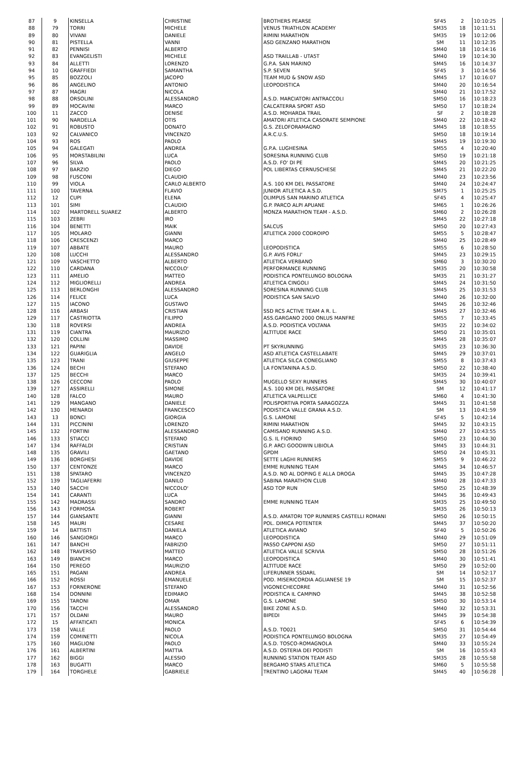| 87 | 9 | KINSELLA | CHRISTINE | BROTHERS PEARSE | SF45 | 2 | 10:10:25 |
| 88 | 79 | TORRI | MICHELE | VENUS TRIATHLON ACADEMY | SM35 | 18 | 10:11:51 |
| 89 | 80 | VIVANI | DANIELE | RIMINI MARATHON | SM35 | 19 | 10:12:06 |
| 90 | 81 | PISTELLA | VANNI | ASD GENZANO MARATHON | SM | 11 | 10:12:35 |
| 91 | 82 | PENNISI | ALBERTO | | SM40 | 18 | 10:14:16 |
| 92 | 83 | EVANGELISTI | MICHELE | ASD TRAILLAB - UTA5T | SM40 | 19 | 10:14:30 |
| 93 | 84 | ALLETTI | LORENZO | G.P.A. SAN MARINO | SM45 | 16 | 10:14:37 |
| 94 | 10 | GRAFFIEDI | SAMANTHA | S.P. SEVEN | SF45 | 3 | 10:14:56 |
| 95 | 85 | BOZZOLI | JACOPO | TEAM MUD & SNOW ASD | SM45 | 17 | 10:16:07 |
| 96 | 86 | ANGELINO | ANTONIO | LEOPODISTICA | SM40 | 20 | 10:16:54 |
| 97 | 87 | MAGRI | NICOLA | | SM40 | 21 | 10:17:52 |
| 98 | 88 | ORSOLINI | ALESSANDRO | A.S.D. MARCIATORI ANTRACCOLI | SM50 | 16 | 10:18:23 |
| 99 | 89 | MOCAVINI | MARCO | CALCATERRA SPORT ASD | SM50 | 17 | 10:18:24 |
| 100 | 11 | ZACCO | DENISE | A.S.D. MOHARDA TRAIL | SF | 2 | 10:18:28 |
| 101 | 90 | NARDELLA | OTIS | AMATORI ATLETICA CASORATE SEMPIONE | SM40 | 22 | 10:18:42 |
| 102 | 91 | ROBUSTO | DONATO | G.S. ZELOFORAMAGNO | SM45 | 18 | 10:18:55 |
| 103 | 92 | CALVANICO | VINCENZO | A.R.C.U.S. | SM50 | 18 | 10:19:14 |
| 104 | 93 | ROS | PAOLO | | SM45 | 19 | 10:19:30 |
| 105 | 94 | GALEGATI | ANDREA | G.P.A. LUGHESINA | SM55 | 4 | 10:20:40 |
| 106 | 95 | MORSTABILINI | LUCA | SORESINA RUNNING CLUB | SM50 | 19 | 10:21:18 |
| 107 | 96 | SILVA | PAOLO | A.S.D. FO' DI PE | SM45 | 20 | 10:21:25 |
| 108 | 97 | BARZIO | DIEGO | POL LIBERTAS CERNUSCHESE | SM45 | 21 | 10:22:20 |
| 109 | 98 | FUSCONI | CLAUDIO | | SM40 | 23 | 10:23:56 |
| 110 | 99 | VIOLA | CARLO ALBERTO | A.S. 100 KM DEL PASSATORE | SM40 | 24 | 10:24:47 |
| 111 | 100 | TAVERNA | FLAVIO | JUNIOR ATLETICA A.S.D. | SM75 | 1 | 10:25:25 |
| 112 | 12 | CUPI | ELENA | OLIMPUS SAN MARINO ATLETICA | SF45 | 4 | 10:25:47 |
| 113 | 101 | SIMI | CLAUDIO | G.P. PARCO ALPI APUANE | SM65 | 1 | 10:26:26 |
| 114 | 102 | MARTORELL SUAREZ | ALBERTO | MONZA MARATHON TEAM - A.S.D. | SM60 | 2 | 10:26:28 |
| 115 | 103 | ZEBRI | IRO | | SM45 | 22 | 10:27:18 |
| 116 | 104 | BENETTI | MAIK | SALCUS | SM50 | 20 | 10:27:43 |
| 117 | 105 | MOLARO | GIANNI | ATLETICA 2000 CODROIPO | SM55 | 5 | 10:28:47 |
| 118 | 106 | CRESCENZI | MARCO | | SM40 | 25 | 10:28:49 |
| 119 | 107 | ABBATE | MAURO | LEOPODISTICA | SM55 | 6 | 10:28:50 |
| 120 | 108 | LUCCHI | ALESSANDRO | G.P. AVIS FORLI' | SM45 | 23 | 10:29:15 |
| 121 | 109 | VASCHETTO | ALBERTO | ATLETICA VERBANO | SM60 | 3 | 10:30:20 |
| 122 | 110 | CARDANA | NICCOLO' | PERFORMANCE RUNNING | SM35 | 20 | 10:30:58 |
| 123 | 111 | AMELIO | MATTEO | PODISTICA PONTELUNGO BOLOGNA | SM35 | 21 | 10:31:27 |
| 124 | 112 | MIGLIORELLI | ANDREA | ATLETICA CINGOLI | SM45 | 24 | 10:31:50 |
| 125 | 113 | BERLONGHI | ALESSANDRO | SORESINA RUNNING CLUB | SM45 | 25 | 10:31:53 |
| 126 | 114 | FELICE | LUCA | PODISTICA SAN SALVO | SM40 | 26 | 10:32:00 |
| 127 | 115 | IACONO | GUSTAVO | | SM45 | 26 | 10:32:46 |
| 128 | 116 | ARBASI | CRISTIAN | SSD RCS ACTIVE TEAM A R. L. | SM45 | 27 | 10:32:46 |
| 129 | 117 | CASTRIOTTA | FILIPPO | ASS.GARGANO 2000 ONLUS MANFRE | SM55 | 7 | 10:33:45 |
| 130 | 118 | ROVERSI | ANDREA | A.S.D. PODISTICA VOLTANA | SM35 | 22 | 10:34:02 |
| 131 | 119 | CIANTRA | MAURIZIO | ALTITUDE RACE | SM50 | 21 | 10:35:01 |
| 132 | 120 | COLLINI | MASSIMO | | SM45 | 28 | 10:35:07 |
| 133 | 121 | PAPINI | DAVIDE | PT SKYRUNNING | SM35 | 23 | 10:36:30 |
| 134 | 122 | GUARIGLIA | ANGELO | ASD ATLETICA CASTELLABATE | SM45 | 29 | 10:37:01 |
| 135 | 123 | TRANI | GIUSEPPE | ATLETICA SILCA CONEGLIANO | SM55 | 8 | 10:37:43 |
| 136 | 124 | BECHI | STEFANO | LA FONTANINA A.S.D. | SM50 | 22 | 10:38:40 |
| 137 | 125 | BECCHI | MARCO | | SM35 | 24 | 10:39:41 |
| 138 | 126 | CECCONI | PAOLO | MUGELLO SEXY RUNNERS | SM45 | 30 | 10:40:07 |
| 139 | 127 | ASSIRELLI | SIMONE | A.S. 100 KM DEL PASSATORE | SM | 12 | 10:41:17 |
| 140 | 128 | FALCO | MAURO | ATLETICA VALPELLICE | SM60 | 4 | 10:41:30 |
| 141 | 129 | MANGANO | DANIELE | POLISPORTIVA PORTA SARAGOZZA | SM45 | 31 | 10:41:58 |
| 142 | 130 | MENARDI | FRANCESCO | PODISTICA VALLE GRANA A.S.D. | SM | 13 | 10:41:59 |
| 143 | 13 | BONCI | GIORGIA | G.S. LAMONE | SF45 | 5 | 10:42:14 |
| 144 | 131 | PICCININI | LORENZO | RIMINI MARATHON | SM45 | 32 | 10:43:15 |
| 145 | 132 | FORTINI | ALESSANDRO | CAMISANO RUNNING A.S.D. | SM40 | 27 | 10:43:55 |
| 146 | 133 | STIACCI | STEFANO | G.S. IL FIORINO | SM50 | 23 | 10:44:30 |
| 147 | 134 | RAFFALDI | CRISTIAN | G.P. ARCI GOODWIN LIBIOLA | SM45 | 33 | 10:44:31 |
| 148 | 135 | GRAVILI | GAETANO | GPDM | SM50 | 24 | 10:45:31 |
| 149 | 136 | BORGHESI | DAVIDE | SETTE LAGHI RUNNERS | SM55 | 9 | 10:46:22 |
| 150 | 137 | CENTONZE | MARCO | EMME RUNNING TEAM | SM45 | 34 | 10:46:57 |
| 151 | 138 | SPATARO | VINCENZO | A.S.D. NO AL DOPING E ALLA DROGA | SM45 | 35 | 10:47:28 |
| 152 | 139 | TAGLIAFERRI | DANILO | SABINA MARATHON CLUB | SM40 | 28 | 10:47:33 |
| 153 | 140 | SACCHI | NICCOLO' | ASD TOP RUN | SM50 | 25 | 10:48:39 |
| 154 | 141 | CARANTI | LUCA | | SM45 | 36 | 10:49:43 |
| 155 | 142 | MADRASSI | SANDRO | EMME RUNNING TEAM | SM35 | 25 | 10:49:50 |
| 156 | 143 | FORMOSA | ROBERT | | SM35 | 26 | 10:50:13 |
| 157 | 144 | GIANSANTE | GIANNI | A.S.D. AMATORI TOP RUNNERS CASTELLI ROMANI | SM50 | 26 | 10:50:15 |
| 158 | 145 | MAURI | CESARE | POL. DIMICA POTENTER | SM45 | 37 | 10:50:20 |
| 159 | 14 | BATTISTI | DANIELA | ATLETICA AVIANO | SF40 | 5 | 10:50:26 |
| 160 | 146 | SANGIORGI | MARCO | LEOPODISTICA | SM40 | 29 | 10:51:09 |
| 161 | 147 | BANCHI | FABRIZIO | PASSO CAPPONI ASD | SM50 | 27 | 10:51:11 |
| 162 | 148 | TRAVERSO | MATTEO | ATLETICA VALLE SCRIVIA | SM50 | 28 | 10:51:26 |
| 163 | 149 | BIANCHI | MARCO | LEOPODISTICA | SM40 | 30 | 10:51:41 |
| 164 | 150 | PEREGO | MAURIZIO | ALTITUDE RACE | SM50 | 29 | 10:52:00 |
| 165 | 151 | PAGANI | ANDREA | LIFERUNNER SSDARL | SM | 14 | 10:52:17 |
| 166 | 152 | ROSSI | EMANUELE | POD. MISERICORDIA AGLIANESE 19 | SM | 15 | 10:52:37 |
| 167 | 153 | FORNERONE | STEFANO | VIGONECHECORRE | SM40 | 31 | 10:52:56 |
| 168 | 154 | DONNINI | EDIMARO | PODISTICA IL CAMPINO | SM45 | 38 | 10:52:58 |
| 169 | 155 | TARONI | OMAR | G.S. LAMONE | SM50 | 30 | 10:53:14 |
| 170 | 156 | TACCHI | ALESSANDRO | BIKE ZONE A.S.D. | SM40 | 32 | 10:53:31 |
| 171 | 157 | OLDANI | MAURO | BIPEDI | SM45 | 39 | 10:54:38 |
| 172 | 15 | AFFATICATI | MONICA | | SF45 | 6 | 10:54:39 |
| 173 | 158 | VALLE | PAOLO | A.S.D. TO021 | SM50 | 31 | 10:54:44 |
| 174 | 159 | COMINETTI | NICOLA | PODISTICA PONTELUNGO BOLOGNA | SM35 | 27 | 10:54:49 |
| 175 | 160 | MAGLIONI | PAOLO | A.S.D. TOSCO-ROMAGNOLA | SM40 | 33 | 10:55:24 |
| 176 | 161 | ALBERTINI | MATTIA | A.S.D. OSTERIA DEI PODISTI | SM | 16 | 10:55:43 |
| 177 | 162 | BIGGI | ALESSIO | RUNNING STATION TEAM ASD | SM35 | 28 | 10:55:58 |
| 178 | 163 | BUGATTI | MARCO | BERGAMO STARS ATLETICA | SM60 | 5 | 10:55:58 |
| 179 | 164 | TORGHELE | GABRIELE | TRENTINO LAGORAI TEAM | SM45 | 40 | 10:56:28 |